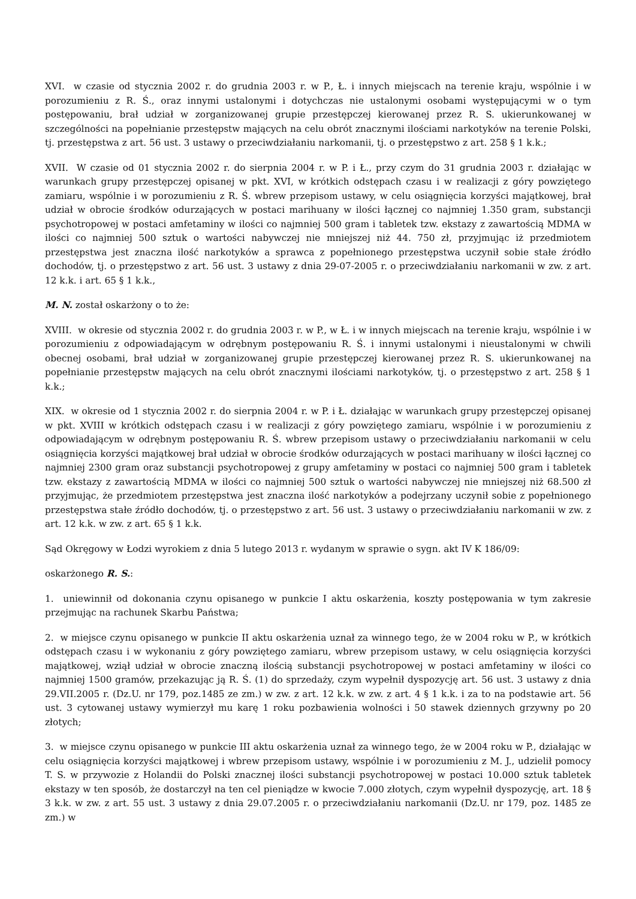XVI. w czasie od stycznia 2002 r. do grudnia 2003 r. w P., Ł. i innych miejscach na terenie kraju, wspólnie i w porozumieniu z R. Ś., oraz innymi ustalonymi i dotychczas nie ustalonymi osobami występującymi w o tym postępowaniu, brał udział w zorganizowanej grupie przestępczej kierowanej przez R. S. ukierunkowanej w szczególności na popełnianie przestępstw mających na celu obrót znacznymi ilościami narkotyków na terenie Polski, tj. przestępstwa z art. 56 ust. 3 ustawy o przeciwdziałaniu narkomanii, tj. o przestępstwo z art. 258 § 1 k.k.;
XVII. W czasie od 01 stycznia 2002 r. do sierpnia 2004 r. w P. i Ł., przy czym do 31 grudnia 2003 r. działając w warunkach grupy przestępczej opisanej w pkt. XVI, w krótkich odstępach czasu i w realizacji z góry powziętego zamiaru, wspólnie i w porozumieniu z R. Ś. wbrew przepisom ustawy, w celu osiągnięcia korzyści majątkowej, brał udział w obrocie środków odurzających w postaci marihuany w ilości łącznej co najmniej 1.350 gram, substancji psychotropowej w postaci amfetaminy w ilości co najmniej 500 gram i tabletek tzw. ekstazy z zawartością MDMA w ilości co najmniej 500 sztuk o wartości nabywczej nie mniejszej niż 44. 750 zł, przyjmując iż przedmiotem przestępstwa jest znaczna ilość narkotyków a sprawca z popełnionego przestępstwa uczynił sobie stałe źródło dochodów, tj. o przestępstwo z art. 56 ust. 3 ustawy z dnia 29-07-2005 r. o przeciwdziałaniu narkomanii w zw. z art. 12 k.k. i art. 65 § 1 k.k.,
M. N. został oskarżony o to że:
XVIII. w okresie od stycznia 2002 r. do grudnia 2003 r. w P., w Ł. i w innych miejscach na terenie kraju, wspólnie i w porozumieniu z odpowiadającym w odrębnym postępowaniu R. Ś. i innymi ustalonymi i nieustalonymi w chwili obecnej osobami, brał udział w zorganizowanej grupie przestępczej kierowanej przez R. S. ukierunkowanej na popełnianie przestępstw mających na celu obrót znacznymi ilościami narkotyków, tj. o przestępstwo z art. 258 § 1 k.k.;
XIX. w okresie od 1 stycznia 2002 r. do sierpnia 2004 r. w P. i Ł. działając w warunkach grupy przestępczej opisanej w pkt. XVIII w krótkich odstępach czasu i w realizacji z góry powziętego zamiaru, wspólnie i w porozumieniu z odpowiadającym w odrębnym postępowaniu R. Ś. wbrew przepisom ustawy o przeciwdziałaniu narkomanii w celu osiągnięcia korzyści majątkowej brał udział w obrocie środków odurzających w postaci marihuany w ilości łącznej co najmniej 2300 gram oraz substancji psychotropowej z grupy amfetaminy w postaci co najmniej 500 gram i tabletek tzw. ekstazy z zawartością MDMA w ilości co najmniej 500 sztuk o wartości nabywczej nie mniejszej niż 68.500 zł przyjmując, że przedmiotem przestępstwa jest znaczna ilość narkotyków a podejrzany uczynił sobie z popełnionego przestępstwa stałe źródło dochodów, tj. o przestępstwo z art. 56 ust. 3 ustawy o przeciwdziałaniu narkomanii w zw. z art. 12 k.k. w zw. z art. 65 § 1 k.k.
Sąd Okręgowy w Łodzi wyrokiem z dnia 5 lutego 2013 r. wydanym w sprawie o sygn. akt IV K 186/09:
oskarżonego R. S.:
1. uniewinnił od dokonania czynu opisanego w punkcie I aktu oskarżenia, koszty postępowania w tym zakresie przejmując na rachunek Skarbu Państwa;
2. w miejsce czynu opisanego w punkcie II aktu oskarżenia uznał za winnego tego, że w 2004 roku w P., w krótkich odstępach czasu i w wykonaniu z góry powziętego zamiaru, wbrew przepisom ustawy, w celu osiągnięcia korzyści majątkowej, wziął udział w obrocie znaczną ilością substancji psychotropowej w postaci amfetaminy w ilości co najmniej 1500 gramów, przekazując ją R. Ś. (1) do sprzedaży, czym wypełnił dyspozycję art. 56 ust. 3 ustawy z dnia 29.VII.2005 r. (Dz.U. nr 179, poz.1485 ze zm.) w zw. z art. 12 k.k. w zw. z art. 4 § 1 k.k. i za to na podstawie art. 56 ust. 3 cytowanej ustawy wymierzył mu karę 1 roku pozbawienia wolności i 50 stawek dziennych grzywny po 20 złotych;
3. w miejsce czynu opisanego w punkcie III aktu oskarżenia uznał za winnego tego, że w 2004 roku w P., działając w celu osiągnięcia korzyści majątkowej i wbrew przepisom ustawy, wspólnie i w porozumieniu z M. J., udzielił pomocy T. S. w przywozie z Holandii do Polski znacznej ilości substancji psychotropowej w postaci 10.000 sztuk tabletek ekstazy w ten sposób, że dostarczył na ten cel pieniądze w kwocie 7.000 złotych, czym wypełnił dyspozycję, art. 18 § 3 k.k. w zw. z art. 55 ust. 3 ustawy z dnia 29.07.2005 r. o przeciwdziałaniu narkomanii (Dz.U. nr 179, poz. 1485 ze zm.) w